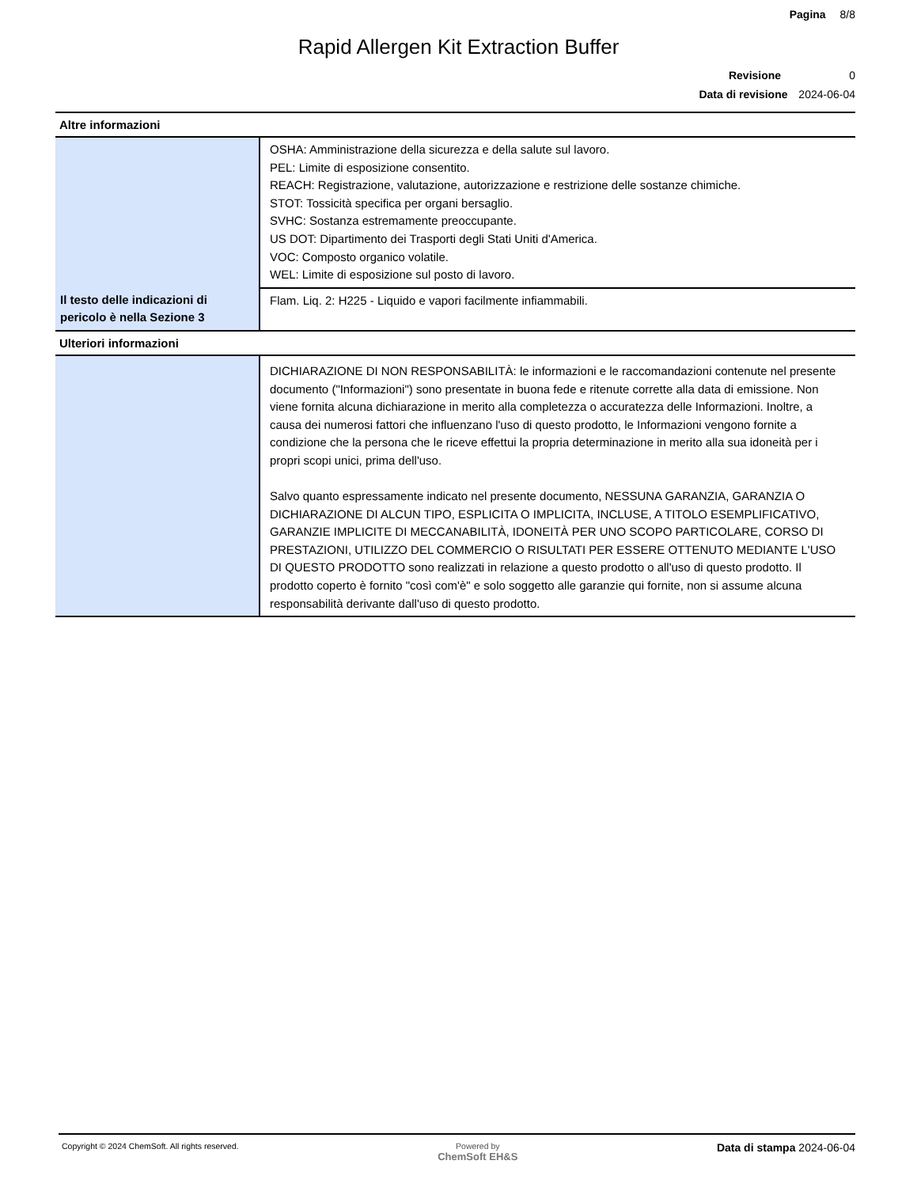Pagina 8/8
Rapid Allergen Kit Extraction Buffer
Revisione 0
Data di revisione 2024-06-04
Altre informazioni
| | OSHA: Amministrazione della sicurezza e della salute sul lavoro. PEL: Limite di esposizione consentito. REACH: Registrazione, valutazione, autorizzazione e restrizione delle sostanze chimiche. STOT: Tossicità specifica per organi bersaglio. SVHC: Sostanza estremamente preoccupante. US DOT: Dipartimento dei Trasporti degli Stati Uniti d'America. VOC: Composto organico volatile. WEL: Limite di esposizione sul posto di lavoro. |
| Il testo delle indicazioni di pericolo è nella Sezione 3 | Flam. Liq. 2: H225 - Liquido e vapori facilmente infiammabili. |
Ulteriori informazioni
| | DICHIARAZIONE DI NON RESPONSABILITÀ: le informazioni e le raccomandazioni contenute nel presente documento ("Informazioni") sono presentate in buona fede e ritenute corrette alla data di emissione. Non viene fornita alcuna dichiarazione in merito alla completezza o accuratezza delle Informazioni. Inoltre, a causa dei numerosi fattori che influenzano l'uso di questo prodotto, le Informazioni vengono fornite a condizione che la persona che le riceve effettui la propria determinazione in merito alla sua idoneità per i propri scopi unici, prima dell'uso. Salvo quanto espressamente indicato nel presente documento, NESSUNA GARANZIA, GARANZIA O DICHIARAZIONE DI ALCUN TIPO, ESPLICITA O IMPLICITA, INCLUSE, A TITOLO ESEMPLIFICATIVO, GARANZIE IMPLICITE DI MECCANABILITÀ, IDONEITÀ PER UNO SCOPO PARTICOLARE, CORSO DI PRESTAZIONI, UTILIZZO DEL COMMERCIO O RISULTATI PER ESSERE OTTENUTO MEDIANTE L'USO DI QUESTO PRODOTTO sono realizzati in relazione a questo prodotto o all'uso di questo prodotto. Il prodotto coperto è fornito "così com'è" e solo soggetto alle garanzie qui fornite, non si assume alcuna responsabilità derivante dall'uso di questo prodotto. |
Copyright © 2024 ChemSoft. All rights reserved.
Powered by
ChemSoft EH&S
Data di stampa 2024-06-04